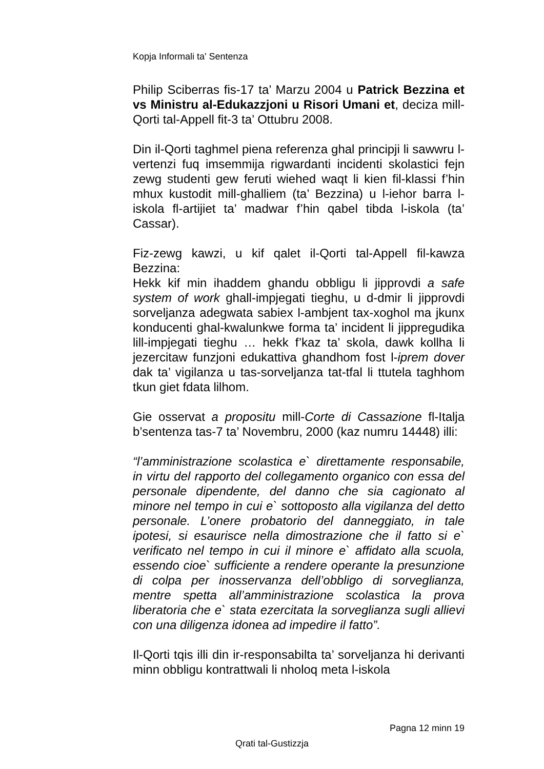Kopja Informali ta' Sentenza
Philip Sciberras fis-17 ta’ Marzu 2004 u Patrick Bezzina et vs Ministru al-Edukazzjoni u Risori Umani et, deciza mill-Qorti tal-Appell fit-3 ta’ Ottubru 2008.
Din il-Qorti taghmel piena referenza ghal principji li sawwru l-vertenzi fuq imsemmija rigwardanti incidenti skolastici fejn zewg studenti gew feruti wiehed waqt li kien fil-klassi f’hin mhux kustodit mill-ghalliem (ta’ Bezzina) u l-iehor barra l-iskola fl-artijiet ta’ madwar f’hin qabel tibda l-iskola (ta’ Cassar).
Fiz-zewg kawzi, u kif qalet il-Qorti tal-Appell fil-kawza Bezzina:
Hekk kif min ihaddem ghandu obbligu li jipprovdi a safe system of work ghall-impjegati tieghu, u d-dmir li jipprovdi sorveljanza adegwata sabiex l-ambjent tax-xoghol ma jkunx konducenti ghal-kwalunkwe forma ta’ incident li jippregudika lill-impjegati tieghu … hekk f’kaz ta’ skola, dawk kollha li jezercitaw funzjoni edukattiva ghandhom fost l-iprem dover dak ta’ vigilanza u tas-sorveljanza tat-tfal li ttutela taghhom tkun giet fdata lilhom.
Gie osservat a propositu mill-Corte di Cassazione fl-Italja b’sentenza tas-7 ta’ Novembru, 2000 (kaz numru 14448) illi:
“l’amministrazione scolastica e` direttamente responsabile, in virtu del rapporto del collegamento organico con essa del personale dipendente, del danno che sia cagionato al minore nel tempo in cui e` sottoposto alla vigilanza del detto personale. L’onere probatorio del danneggiato, in tale ipotesi, si esaurisce nella dimostrazione che il fatto si e` verificato nel tempo in cui il minore e` affidato alla scuola, essendo cioe` sufficiente a rendere operante la presunzione di colpa per inosservanza dell’obbligo di sorveglianza, mentre spetta all’amministrazione scolastica la prova liberatoria che e` stata ezercitata la sorveglianza sugli allievi con una diligenza idonea ad impedire il fatto”.
Il-Qorti tqis illi din ir-responsabilta ta’ sorveljanza hi derivanti minn obbligu kontrattwali li nholoq meta l-iskola
Pagna 12 minn 19
Qrati tal-Gustizzja